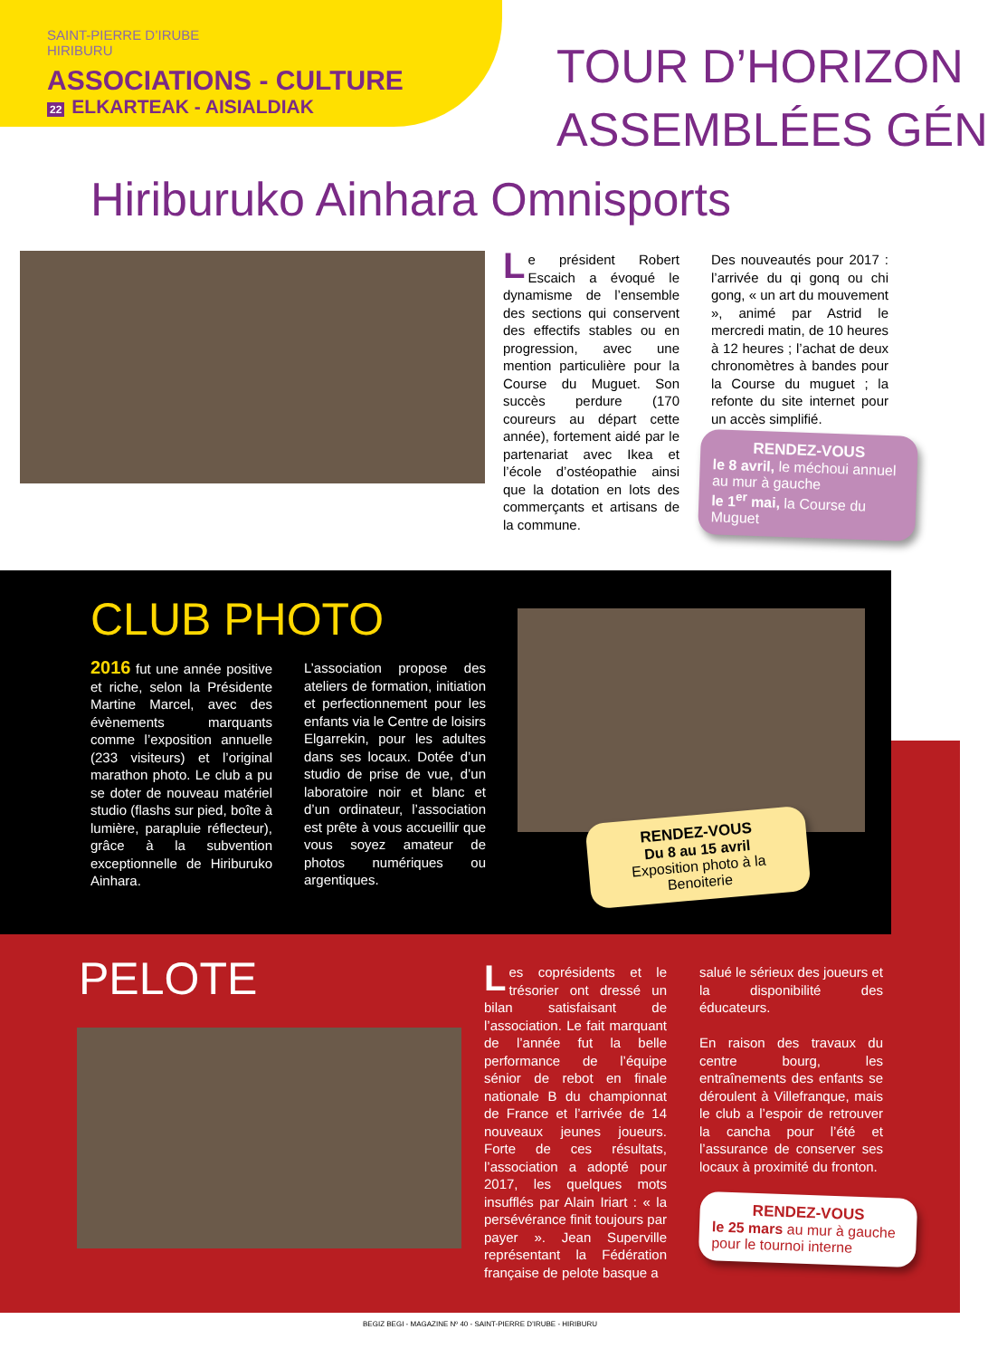SAINT-PIERRE D’IRUBE
HIRIBURU
ASSOCIATIONS - CULTURE
22 ELKARTEAK - AISIALDIAK
TOUR D’HORIZON
ASSEMBLÉES GÉN
Hiriburuko Ainhara Omnisports
Le président Robert Escaich a évoqué le dynamisme de l’ensemble des sections qui conservent des effectifs stables ou en progression, avec une mention particulière pour la Course du Muguet. Son succès perdure (170 coureurs au départ cette année), fortement aidé par le partenariat avec Ikea et l’école d’ostéopathie ainsi que la dotation en lots des commerçants et artisans de la commune.
Des nouveautés pour 2017 : l’arrivée du qi gonq ou chi gong, « un art du mouvement », animé par Astrid le mercredi matin, de 10 heures à 12 heures ; l’achat de deux chronomètres à bandes pour la Course du muguet ; la refonte du site internet pour un accès simplifié.
RENDEZ-VOUS
le 8 avril, le méchoui annuel au mur à gauche
le 1<sup>er</sup> mai, la Course du Muguet
CLUB PHOTO
2016 fut une année positive et riche, selon la Présidente Martine Marcel, avec des évènements marquants comme l’exposition annuelle (233 visiteurs) et l’original marathon photo. Le club a pu se doter de nouveau matériel studio (flashs sur pied, boîte à lumière, parapluie réflecteur), grâce à la subvention exceptionnelle de Hiriburuko Ainhara.
L’association propose des ateliers de formation, initiation et perfectionnement pour les enfants via le Centre de loisirs Elgarrekin, pour les adultes dans ses locaux. Dotée d’un studio de prise de vue, d’un laboratoire noir et blanc et d’un ordinateur, l’association est prête à vous accueillir que vous soyez amateur de photos numériques ou argentiques.
RENDEZ-VOUS
Du 8 au 15 avril
Exposition photo à la Benoiterie
PELOTE
Les coprésidents et le trésorier ont dressé un bilan satisfaisant de l’association. Le fait marquant de l’année fut la belle performance de l’équipe sénior de rebot en finale nationale B du championnat de France et l’arrivée de 14 nouveaux jeunes joueurs. Forte de ces résultats, l’association a adopté pour 2017, les quelques mots insufflés par Alain Iriart : « la persévérance finit toujours par payer ». Jean Superville représentant la Fédération française de pelote basque a
salué le sérieux des joueurs et la disponibilité des éducateurs.
En raison des travaux du centre bourg, les entraînements des enfants se déroulent à Villefranque, mais le club a l’espoir de retrouver la cancha pour l’été et l’assurance de conserver ses locaux à proximité du fronton.
RENDEZ-VOUS
le 25 mars au mur à gauche pour le tournoi interne
BEGIZ BEGI - MAGAZINE Nº 40 - SAINT-PIERRE D’IRUBE - HIRIBURU